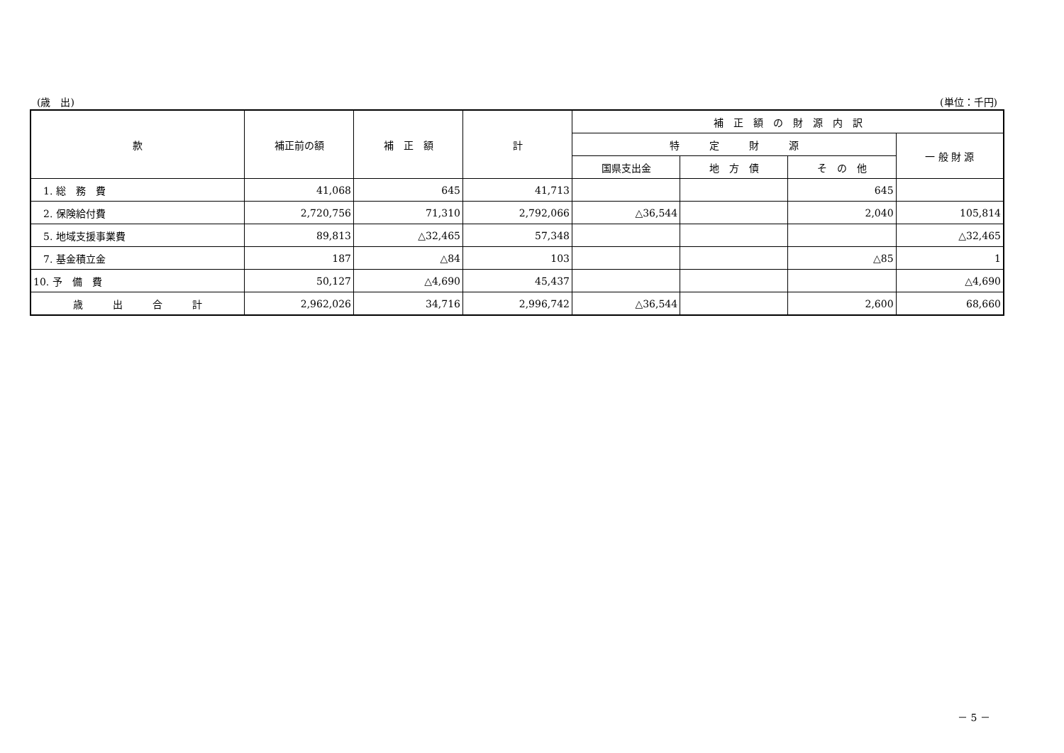(歳　出) (単位：千円)
| 款 | 補正前の額 | 補 正 額 | 計 | 補 正 額 の 財 源 内 訳 | | | |
| --- | --- | --- | --- | --- | --- | --- | --- |
| | | | | 特 定 財 源 | | | 一 般 財 源 |
| | | | | 国県支出金 | 地 方 債 | そ の 他 | |
| 1. 総 務 費 | 41,068 | 645 | 41,713 | | | 645 | |
| 2. 保険給付費 | 2,720,756 | 71,310 | 2,792,066 | △36,544 | | 2,040 | 105,814 |
| 5. 地域支援事業費 | 89,813 | △32,465 | 57,348 | | | | △32,465 |
| 7. 基金積立金 | 187 | △84 | 103 | | | △85 | 1 |
| 10. 予 備 費 | 50,127 | △4,690 | 45,437 | | | | △4,690 |
| 歳 出 合 計 | 2,962,026 | 34,716 | 2,996,742 | △36,544 | | 2,600 | 68,660 |
－ 5 －